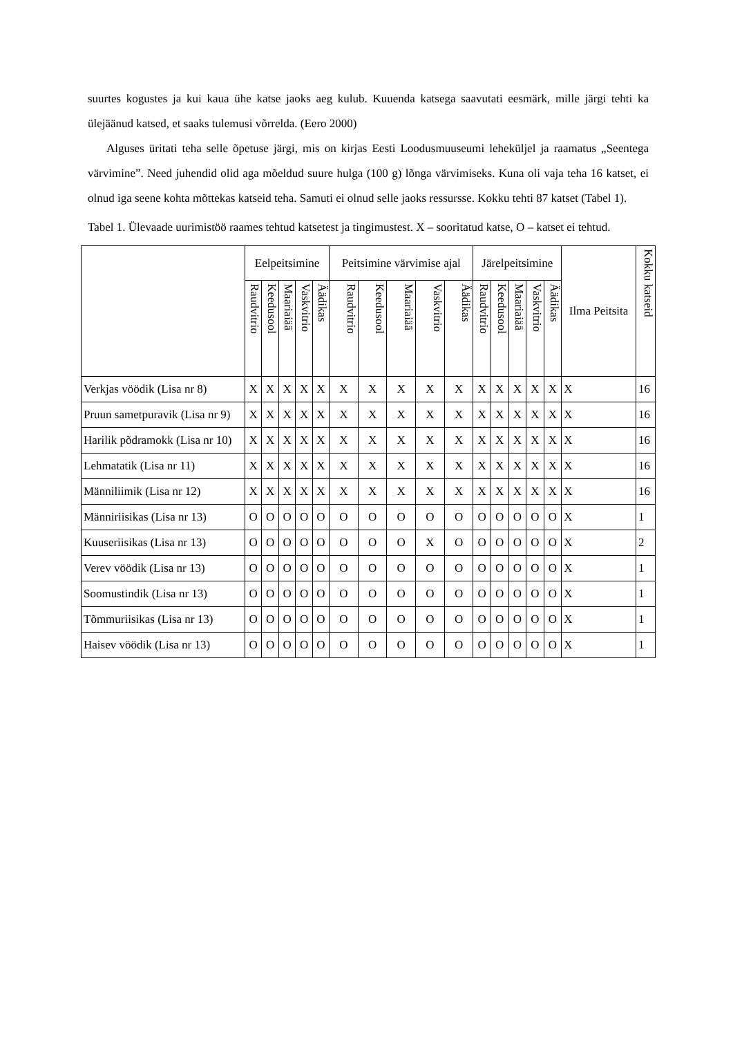suurtes kogustes ja kui kaua ühe katse jaoks aeg kulub. Kuuenda katsega saavutati eesmärk, mille järgi tehti ka ülejäänud katsed, et saaks tulemusi võrrelda. (Eero 2000)
Alguses üritati teha selle õpetuse järgi, mis on kirjas Eesti Loodusmuuseumi leheküljel ja raamatus „Seentega värvimine”. Need juhendid olid aga mõeldud suure hulga (100 g) lõnga värvimiseks. Kuna oli vaja teha 16 katset, ei olnud iga seene kohta mõttekas katseid teha. Samuti ei olnud selle jaoks ressursse. Kokku tehti 87 katset (Tabel 1).
Tabel 1. Ülevaade uurimistöö raames tehtud katsetest ja tingimustest. X – sooritatud katse, O – katset ei tehtud.
| | Eelpeitsimine | | | | | Peitsimine värvimise ajal | | | | | Järelpeitsimine | | | | | Ilma Peitsita | Kokku katseid |
| --- | --- | --- | --- | --- | --- | --- | --- | --- | --- | --- | --- | --- | --- | --- | --- | --- | --- |
| | Raudvitrio | Keedusool | Maariaiää | Vaskvitrio | Äädikas | Raudvitrio | Keedusool | Maariaiää | Vaskvitrio | Äädikas | Raudvitrio | Keedusool | Maariaiää | Vaskvitrio | Äädikas | | |
| Verkjas vöödik (Lisa nr 8) | X | X | X | X | X | X | X | X | X | X | X | X | X | X | X | X | 16 |
| Pruun sametpuravik (Lisa nr 9) | X | X | X | X | X | X | X | X | X | X | X | X | X | X | X | X | 16 |
| Harilik põdramokk (Lisa nr 10) | X | X | X | X | X | X | X | X | X | X | X | X | X | X | X | X | 16 |
| Lehmatatik (Lisa nr 11) | X | X | X | X | X | X | X | X | X | X | X | X | X | X | X | X | 16 |
| Männiliimik (Lisa nr 12) | X | X | X | X | X | X | X | X | X | X | X | X | X | X | X | X | 16 |
| Männiriisikas (Lisa nr 13) | O | O | O | O | O | O | O | O | O | O | O | O | O | O | O | X | 1 |
| Kuuseriisikas (Lisa nr 13) | O | O | O | O | O | O | O | O | X | O | O | O | O | O | O | X | 2 |
| Verev vöödik (Lisa nr 13) | O | O | O | O | O | O | O | O | O | O | O | O | O | O | O | X | 1 |
| Soomustindik (Lisa nr 13) | O | O | O | O | O | O | O | O | O | O | O | O | O | O | O | X | 1 |
| Tõmmuriisikas (Lisa nr 13) | O | O | O | O | O | O | O | O | O | O | O | O | O | O | O | X | 1 |
| Haisev vöödik (Lisa nr 13) | O | O | O | O | O | O | O | O | O | O | O | O | O | O | O | X | 1 |